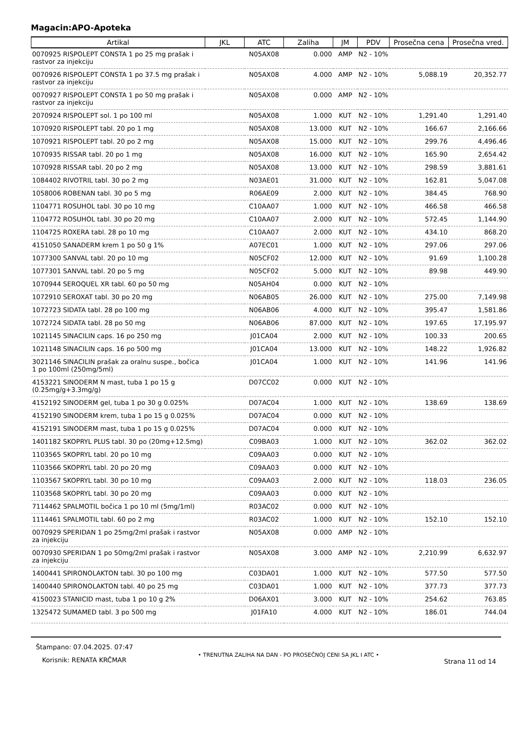Magacin:APO-Apoteka
| Artikal | JKL | ATC | Zaliha | JM | PDV | Prosečna cena | Prosečna vred. |
| --- | --- | --- | --- | --- | --- | --- | --- |
| 0070925 RISPOLEPT CONSTA 1 po 25 mg prašak i rastvor za injekciju | | N05AX08 | 0.000 | AMP | N2 - 10% | | |
| 0070926 RISPOLEPT CONSTA 1 po 37.5 mg prašak i rastvor za injekciju | | N05AX08 | 4.000 | AMP | N2 - 10% | 5,088.19 | 20,352.77 |
| 0070927 RISPOLEPT CONSTA 1 po 50 mg prašak i rastvor za injekciju | | N05AX08 | 0.000 | AMP | N2 - 10% | | |
| 2070924 RISPOLEPT sol. 1 po 100 ml | | N05AX08 | 1.000 | KUT | N2 - 10% | 1,291.40 | 1,291.40 |
| 1070920 RISPOLEPT tabl. 20 po 1 mg | | N05AX08 | 13.000 | KUT | N2 - 10% | 166.67 | 2,166.66 |
| 1070921 RISPOLEPT tabl. 20 po 2 mg | | N05AX08 | 15.000 | KUT | N2 - 10% | 299.76 | 4,496.46 |
| 1070935 RISSAR tabl. 20 po 1 mg | | N05AX08 | 16.000 | KUT | N2 - 10% | 165.90 | 2,654.42 |
| 1070928 RISSAR tabl. 20 po 2 mg | | N05AX08 | 13.000 | KUT | N2 - 10% | 298.59 | 3,881.61 |
| 1084402 RIVOTRIL tabl. 30 po 2 mg | | N03AE01 | 31.000 | KUT | N2 - 10% | 162.81 | 5,047.08 |
| 1058006 ROBENAN tabl. 30 po 5 mg | | R06AE09 | 2.000 | KUT | N2 - 10% | 384.45 | 768.90 |
| 1104771 ROSUHOL tabl. 30 po 10 mg | | C10AA07 | 1.000 | KUT | N2 - 10% | 466.58 | 466.58 |
| 1104772 ROSUHOL tabl. 30 po 20 mg | | C10AA07 | 2.000 | KUT | N2 - 10% | 572.45 | 1,144.90 |
| 1104725 ROXERA tabl. 28 po 10 mg | | C10AA07 | 2.000 | KUT | N2 - 10% | 434.10 | 868.20 |
| 4151050 SANADERM krem 1 po 50 g 1% | | A07EC01 | 1.000 | KUT | N2 - 10% | 297.06 | 297.06 |
| 1077300 SANVAL tabl. 20 po 10 mg | | N05CF02 | 12.000 | KUT | N2 - 10% | 91.69 | 1,100.28 |
| 1077301 SANVAL tabl. 20 po 5 mg | | N05CF02 | 5.000 | KUT | N2 - 10% | 89.98 | 449.90 |
| 1070944 SEROQUEL XR tabl. 60 po 50 mg | | N05AH04 | 0.000 | KUT | N2 - 10% | | |
| 1072910 SEROXAT tabl. 30 po 20 mg | | N06AB05 | 26.000 | KUT | N2 - 10% | 275.00 | 7,149.98 |
| 1072723 SIDATA tabl. 28 po 100 mg | | N06AB06 | 4.000 | KUT | N2 - 10% | 395.47 | 1,581.86 |
| 1072724 SIDATA tabl. 28 po 50 mg | | N06AB06 | 87.000 | KUT | N2 - 10% | 197.65 | 17,195.97 |
| 1021145 SINACILIN caps. 16 po 250 mg | | J01CA04 | 2.000 | KUT | N2 - 10% | 100.33 | 200.65 |
| 1021148 SINACILIN caps. 16 po 500 mg | | J01CA04 | 13.000 | KUT | N2 - 10% | 148.22 | 1,926.82 |
| 3021146 SINACILIN prašak za oralnu suspe., bočica 1 po 100ml (250mg/5ml) | | J01CA04 | 1.000 | KUT | N2 - 10% | 141.96 | 141.96 |
| 4153221 SINODERM N mast, tuba 1 po 15 g (0.25mg/g+3.3mg/g) | | D07CC02 | 0.000 | KUT | N2 - 10% | | |
| 4152192 SINODERM gel, tuba 1 po 30 g 0.025% | | D07AC04 | 1.000 | KUT | N2 - 10% | 138.69 | 138.69 |
| 4152190 SINODERM krem, tuba 1 po 15 g 0.025% | | D07AC04 | 0.000 | KUT | N2 - 10% | | |
| 4152191 SINODERM mast, tuba 1 po 15 g 0.025% | | D07AC04 | 0.000 | KUT | N2 - 10% | | |
| 1401182 SKOPRYL PLUS tabl. 30 po (20mg+12.5mg) | | C09BA03 | 1.000 | KUT | N2 - 10% | 362.02 | 362.02 |
| 1103565 SKOPRYL tabl. 20 po 10 mg | | C09AA03 | 0.000 | KUT | N2 - 10% | | |
| 1103566 SKOPRYL tabl. 20 po 20 mg | | C09AA03 | 0.000 | KUT | N2 - 10% | | |
| 1103567 SKOPRYL tabl. 30 po 10 mg | | C09AA03 | 2.000 | KUT | N2 - 10% | 118.03 | 236.05 |
| 1103568 SKOPRYL tabl. 30 po 20 mg | | C09AA03 | 0.000 | KUT | N2 - 10% | | |
| 7114462 SPALMOTIL bočica 1 po 10 ml (5mg/1ml) | | R03AC02 | 0.000 | KUT | N2 - 10% | | |
| 1114461 SPALMOTIL tabl. 60 po 2 mg | | R03AC02 | 1.000 | KUT | N2 - 10% | 152.10 | 152.10 |
| 0070929 SPERIDAN 1 po 25mg/2ml prašak i rastvor za injekciju | | N05AX08 | 0.000 | AMP | N2 - 10% | | |
| 0070930 SPERIDAN 1 po 50mg/2ml prašak i rastvor za injekciju | | N05AX08 | 3.000 | AMP | N2 - 10% | 2,210.99 | 6,632.97 |
| 1400441 SPIRONOLAKTON tabl. 30 po 100 mg | | C03DA01 | 1.000 | KUT | N2 - 10% | 577.50 | 577.50 |
| 1400440 SPIRONOLAKTON tabl. 40 po 25 mg | | C03DA01 | 1.000 | KUT | N2 - 10% | 377.73 | 377.73 |
| 4150023 STANICID mast, tuba 1 po 10 g 2% | | D06AX01 | 3.000 | KUT | N2 - 10% | 254.62 | 763.85 |
| 1325472 SUMAMED tabl. 3 po 500 mg | | J01FA10 | 4.000 | KUT | N2 - 10% | 186.01 | 744.04 |
Štampano: 07.04.2025. 07:47
Korisnik: RENATA KRČMAR
• TRENUTNA ZALIHA NA DAN - PO PROSEČNOJ CENI SA JKL I ATC •
Strana 11 od 14